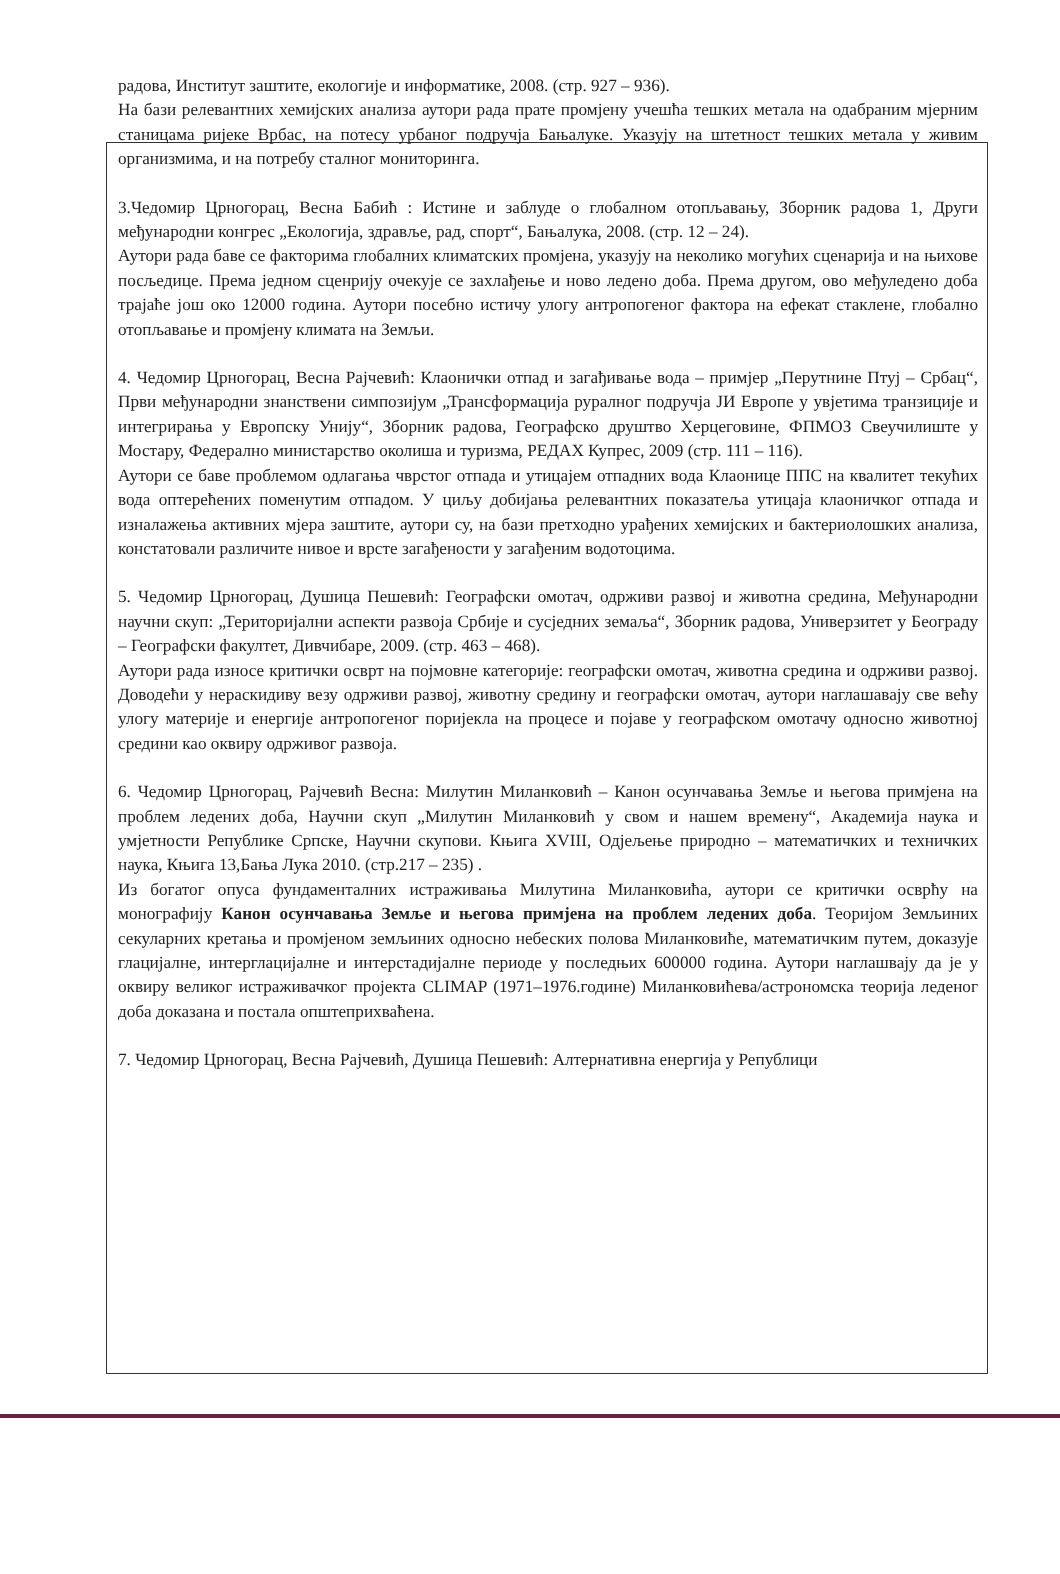радова, Институт заштите, екологије и информатике, 2008. (стр. 927 – 936).
На бази релевантних хемијских анализа аутори рада прате промјену учешћа тешких метала на одабраним мјерним станицама ријеке Врбас, на потесу урбаног подручја Бањалуке. Указују на штетност тешких метала у живим организмима, и на потребу сталног мониторинга.
3.Чедомир Црногорац, Весна Бабић : Истине и заблуде о глобалном отопљавању, Зборник радова 1, Други међународни конгрес „Екологија, здравље, рад, спорт“, Бањалука, 2008. (стр. 12 – 24).
Аутори рада баве се факторима глобалних климатских промјена, указују на неколико могућих сценарија и на њихове посљедице. Према једном сценрију очекује се захлађење и ново ледено доба. Према другом, ово међуледено доба трајаће још око 12000 година. Аутори посебно истичу улогу антропогеног фактора на ефекат стаклене, глобално отопљавање и промјену климата на Земљи.
4. Чедомир Црногорац, Весна Рајчевић: Клаонички отпад и загађивање вода – примјер „Перутнине Птуј – Србац“, Први међународни знанствени симпозијум „Трансформација руралног подручја ЈИ Европе у увјетима транзиције и интегрирања у Европску Унију“, Зборник радова, Географско друштво Херцеговине, ФПМОЗ Свеучилиште у Мостару, Федерално министарство околиша и туризма, РЕДАХ Купрес, 2009 (стр. 111 – 116).
Аутори се баве проблемом одлагања чврстог отпада и утицајем отпадних вода Клаонице ППС на квалитет текућих вода оптерећених поменутим отпадом. У циљу добијања релевантних показатеља утицаја клаоничког отпада и изналажења активних мјера заштите, аутори су, на бази претходно урађених хемијских и бактериолошких анализа, констатовали различите нивое и врсте загађености у загађеним водотоцима.
5. Чедомир Црногорац, Душица Пешевић: Географски омотач, одрживи развој и животна средина, Међународни научни скуп: „Територијални аспекти развоја Србије и сусједних земаља“, Зборник радова, Универзитет у Београду – Географски факултет, Дивчибаре, 2009. (стр. 463 – 468).
Аутори рада износе критички осврт на појмовне категорије: географски омотач, животна средина и одрживи развој. Доводећи у нераскидиву везу одрживи развој, животну средину и географски омотач, аутори наглашавају све већу улогу материје и енергије антропогеног поријекла на процесе и појаве у географском омотачу односно животној средини као оквиру одрживог развоја.
6. Чедомир Црногорац, Рајчевић Весна: Милутин Миланковић – Канон осунчавања Земље и његова примјена на проблем ледених доба, Научни скуп „Милутин Миланковић у свом и нашем времену“, Академија наука и умјетности Републике Српске, Научни скупови. Књига XVIII, Одјељење природно – математичких и техничких наука, Књига 13,Бања Лука 2010. (стр.217 – 235) .
Из богатог опуса фундаменталних истраживања Милутина Миланковића, аутори се критички осврћу на монографију Канон осунчавања Земље и његова примјена на проблем ледених доба. Теоријом Земљиних секуларних кретања и промјеном земљиних односно небеских полова Миланковиће, математичким путем, доказује глацијалне, интерглацијалне и интерстадијалне периоде у последњих 600000 година. Аутори наглашвају да је у оквиру великог истраживачког пројекта CLIMAP (1971–1976.године) Миланковићева/астрономска теорија леденог доба доказана и постала општеприхваћена.
7. Чедомир Црногорац, Весна Рајчевић, Душица Пешевић: Алтернативна енергија у Републици